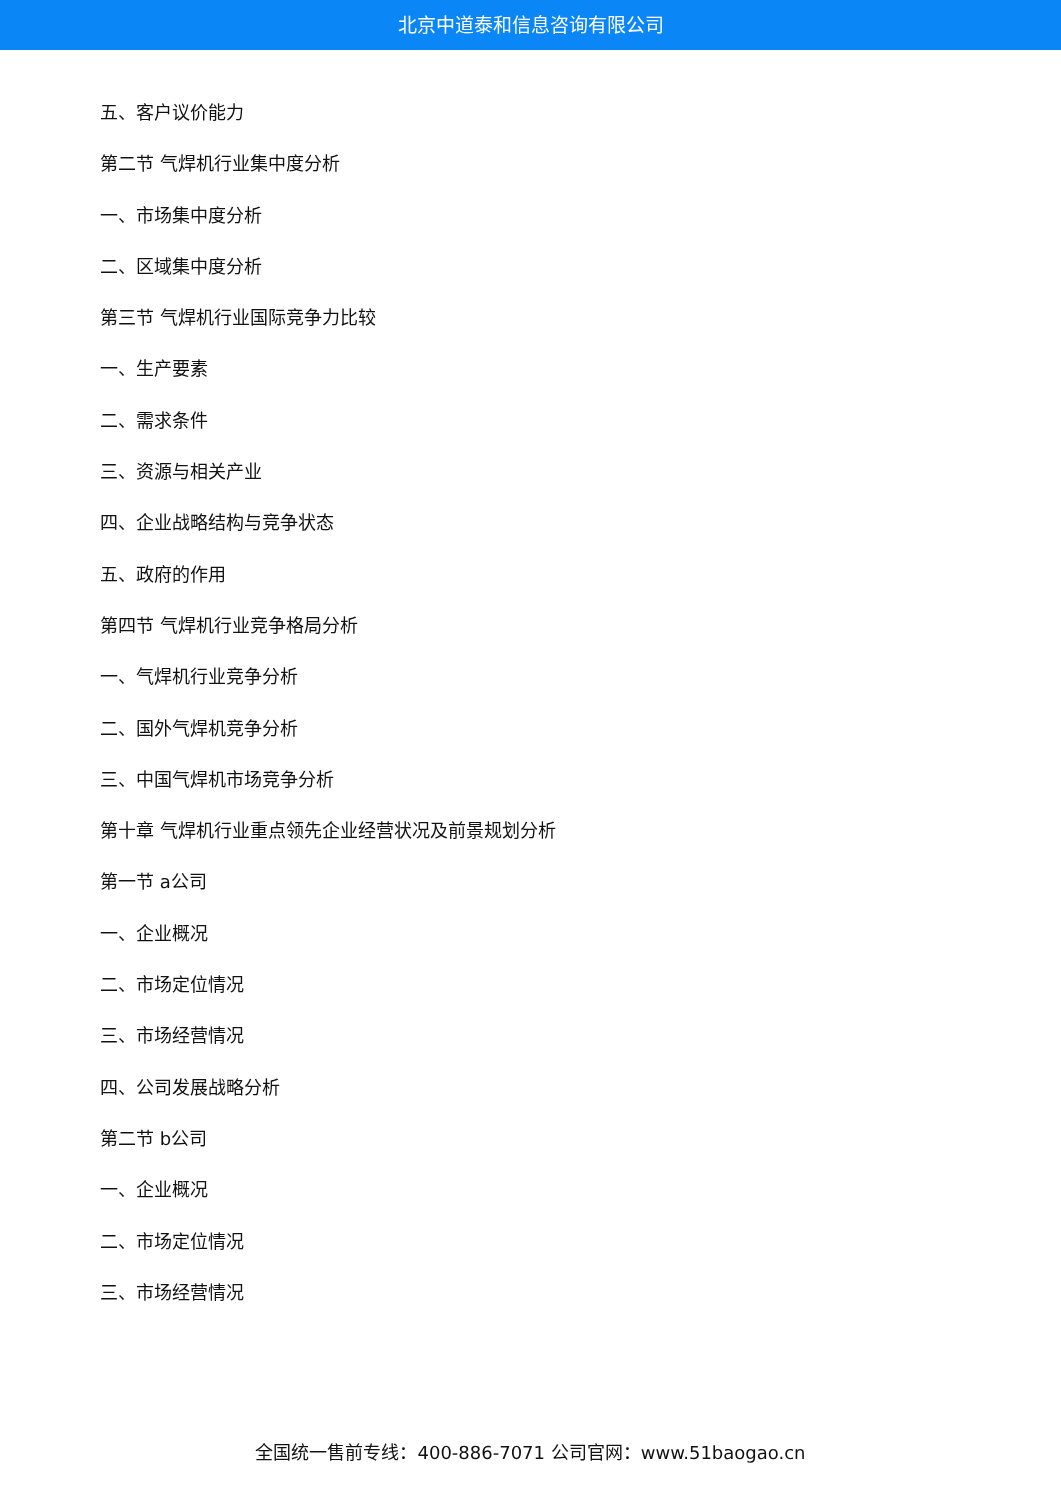北京中道泰和信息咨询有限公司
五、客户议价能力
第二节 气焊机行业集中度分析
一、市场集中度分析
二、区域集中度分析
第三节 气焊机行业国际竞争力比较
一、生产要素
二、需求条件
三、资源与相关产业
四、企业战略结构与竞争状态
五、政府的作用
第四节 气焊机行业竞争格局分析
一、气焊机行业竞争分析
二、国外气焊机竞争分析
三、中国气焊机市场竞争分析
第十章 气焊机行业重点领先企业经营状况及前景规划分析
第一节 a公司
一、企业概况
二、市场定位情况
三、市场经营情况
四、公司发展战略分析
第二节 b公司
一、企业概况
二、市场定位情况
三、市场经营情况
全国统一售前专线：400-886-7071 公司官网：www.51baogao.cn